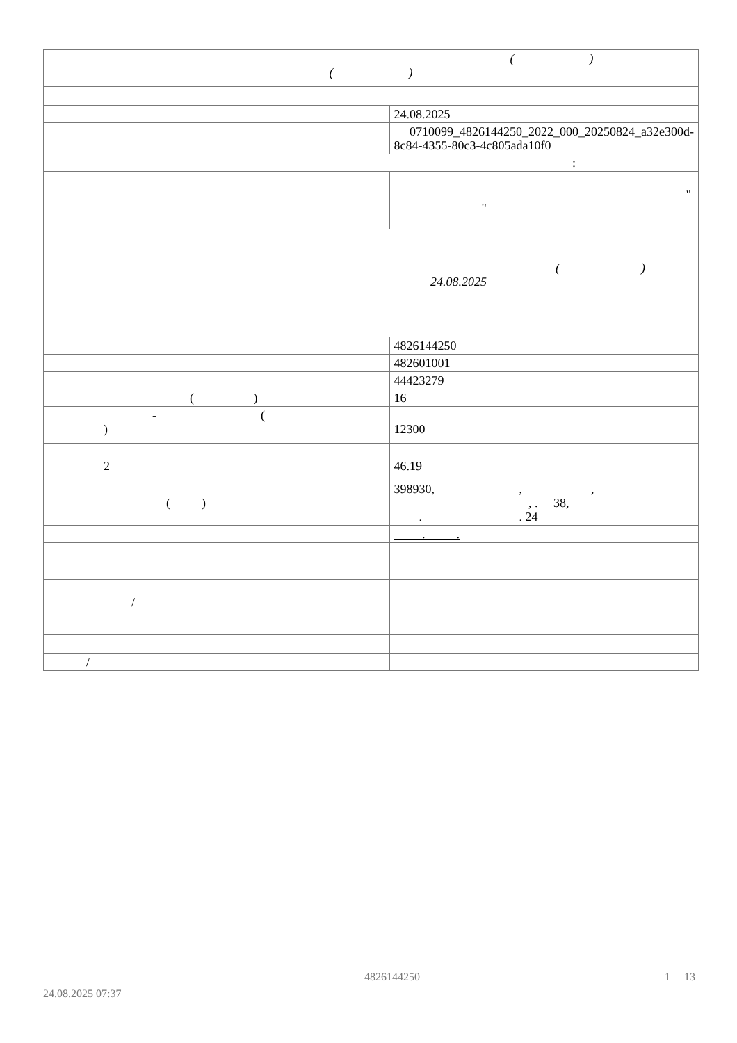| ( ) ( ) | |
| | 24.08.2025 |
| | 0710099_4826144250_2022_000_20250824_a32e300d-8c84-4355-80c3-4c805ada10f0 |
| : | |
| | " " |
| ( ) 24.08.2025 | |
| | 4826144250 |
| | 482601001 |
| | 44423279 |
| ( ) | 16 |
| - ( ) | 12300 |
| 2 | 46.19 |
| ( ) | 398930, , , , . 38, . . 24 |
| | . . |
| / | |
| / | |
4826144250 1 13
24.08.2025 07:37